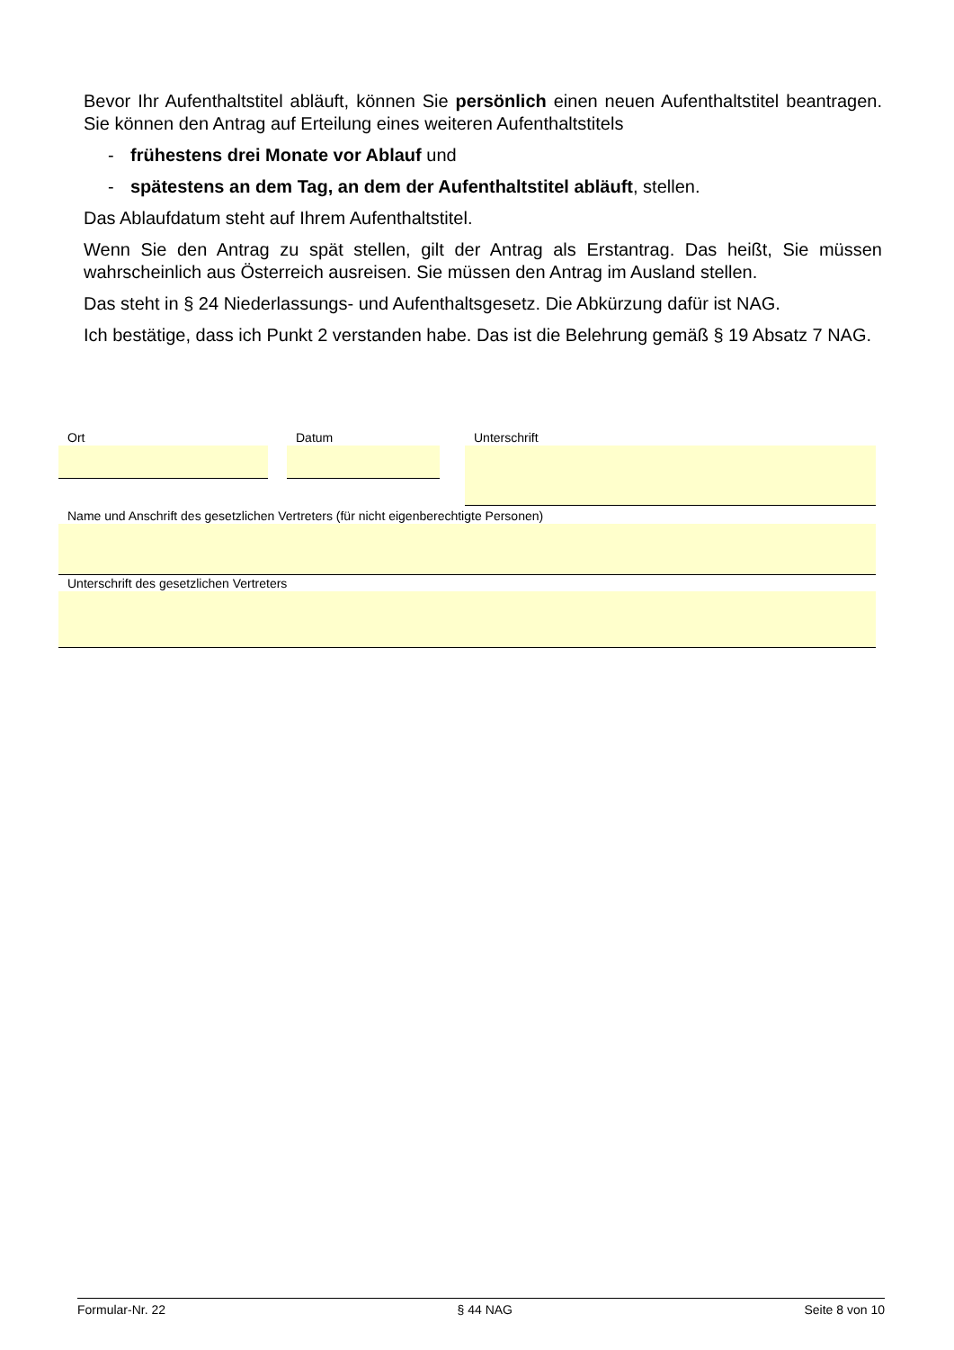Bevor Ihr Aufenthaltstitel abläuft, können Sie persönlich einen neuen Aufenthaltstitel beantragen. Sie können den Antrag auf Erteilung eines weiteren Aufenthaltstitels
- frühestens drei Monate vor Ablauf und
- spätestens an dem Tag, an dem der Aufenthaltstitel abläuft, stellen.
Das Ablaufdatum steht auf Ihrem Aufenthaltstitel.
Wenn Sie den Antrag zu spät stellen, gilt der Antrag als Erstantrag. Das heißt, Sie müssen wahrscheinlich aus Österreich ausreisen. Sie müssen den Antrag im Ausland stellen.
Das steht in § 24 Niederlassungs- und Aufenthaltsgesetz. Die Abkürzung dafür ist NAG.
Ich bestätige, dass ich Punkt 2 verstanden habe. Das ist die Belehrung gemäß § 19 Absatz 7 NAG.
Ort Datum Unterschrift
Name und Anschrift des gesetzlichen Vertreters (für nicht eigenberechtigte Personen)
Unterschrift des gesetzlichen Vertreters
Formular-Nr. 22 § 44 NAG Seite 8 von 10